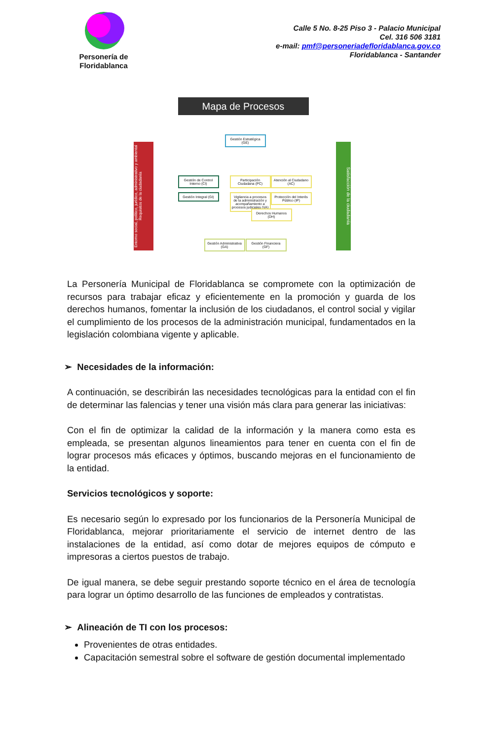Personería de Floridablanca
Calle 5 No. 8-25 Piso 3 - Palacio Municipal
Cel. 316 506 3181
e-mail: pmf@personeriadefloridablanca.gov.co
Floridablanca - Santander
Mapa de Procesos
Entorno social, político, jurídico, administrativo y ambiental Requisitos de la ciudadanía
Satisfacción de la ciudadanía
Gestión Estratégica (GE)
Gestión de Control Interno (CI)
Gestión Integral (GI)
Participación Ciudadana (PC)
Atención al Ciudadano (AC)
Vigilancia a procesos de la administración y acompañamiento a procesos judiciales (VA)
Protección del Interés Público (IP)
Derechos Humanos (DH)
Gestión Administrativa (GA)
Gestión Financiera (GF)
La Personería Municipal de Floridablanca se compromete con la optimización de recursos para trabajar eficaz y eficientemente en la promoción y guarda de los derechos humanos, fomentar la inclusión de los ciudadanos, el control social y vigilar el cumplimiento de los procesos de la administración municipal, fundamentados en la legislación colombiana vigente y aplicable.
➢ Necesidades de la información:
A continuación, se describirán las necesidades tecnológicas para la entidad con el fin de determinar las falencias y tener una visión más clara para generar las iniciativas:
Con el fin de optimizar la calidad de la información y la manera como esta es empleada, se presentan algunos lineamientos para tener en cuenta con el fin de lograr procesos más eficaces y óptimos, buscando mejoras en el funcionamiento de la entidad.
Servicios tecnológicos y soporte:
Es necesario según lo expresado por los funcionarios de la Personería Municipal de Floridablanca, mejorar prioritariamente el servicio de internet dentro de las instalaciones de la entidad, así como dotar de mejores equipos de cómputo e impresoras a ciertos puestos de trabajo.
De igual manera, se debe seguir prestando soporte técnico en el área de tecnología para lograr un óptimo desarrollo de las funciones de empleados y contratistas.
➢ Alineación de TI con los procesos:
Provenientes de otras entidades.
Capacitación semestral sobre el software de gestión documental implementado